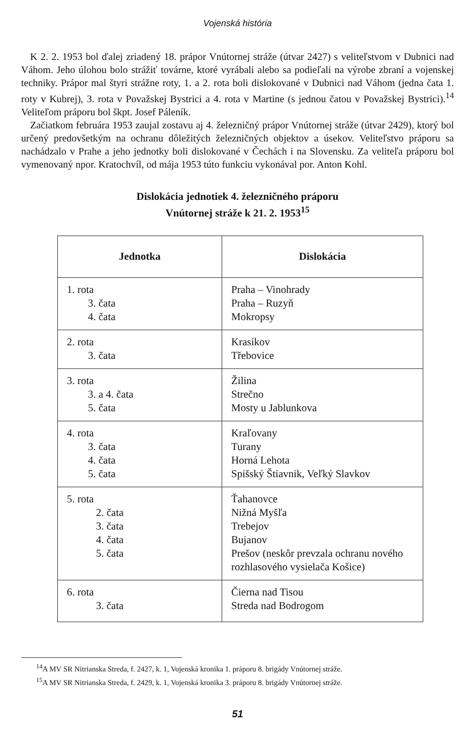Vojenská história
K 2. 2. 1953 bol ďalej zriadený 18. prápor Vnútornej stráže (útvar 2427) s veliteľstvom v Dubnici nad Váhom. Jeho úlohou bolo strážiť továrne, ktoré vyrábali alebo sa podieľali na výrobe zbraní a vojenskej techniky. Prápor mal štyri strážne roty, 1. a 2. rota boli dislokované v Dubnici nad Váhom (jedna čata 1. roty v Kubrej), 3. rota v Považskej Bystrici a 4. rota v Martine (s jednou čatou v Považskej Bystrici).<sup>14</sup> Veliteľom práporu bol škpt. Josef Páleník.
Začiatkom februára 1953 zaujal zostavu aj 4. železničný prápor Vnútornej stráže (útvar 2429), ktorý bol určený predovšetkým na ochranu dôležitých železničných objektov a úsekov. Veliteľstvo práporu sa nachádzalo v Prahe a jeho jednotky boli dislokované v Čechách i na Slovensku. Za veliteľa práporu bol vymenovaný npor. Kratochvíl, od mája 1953 túto funkciu vykonával por. Anton Kohl.
Dislokácia jednotiek 4. železničného práporu
Vnútornej stráže k 21. 2. 1953<sup>15</sup>
| Jednotka | Dislokácia |
| --- | --- |
| 1. rota 3. čata 4. čata | Praha – Vinohrady Praha – Ruzyň Mokropsy |
| 2. rota 3. čata | Krasíkov Třebovice |
| 3. rota 3. a 4. čata 5. čata | Žilina Strečno Mosty u Jablunkova |
| 4. rota 3. čata 4. čata 5. čata | Kraľovany Turany Horná Lehota Spišský Štiavnik, Veľký Slavkov |
| 5. rota 2. čata 3. čata 4. čata 5. čata | Ťahanovce Nižná Myšľa Trebejov Bujanov Prešov (neskôr prevzala ochranu nového rozhlasového vysielača Košice) |
| 6. rota 3. čata | Čierna nad Tisou Streda nad Bodrogom |
<sup>14</sup> A MV SR Nitrianska Streda, f. 2427, k. 1, Vojenská kronika 1. práporu 8. brigády Vnútornej stráže.
<sup>15</sup> A MV SR Nitrianska Streda, f. 2429, k. 1, Vojenská kronika 3. práporu 8. brigády Vnútornej stráže.
51